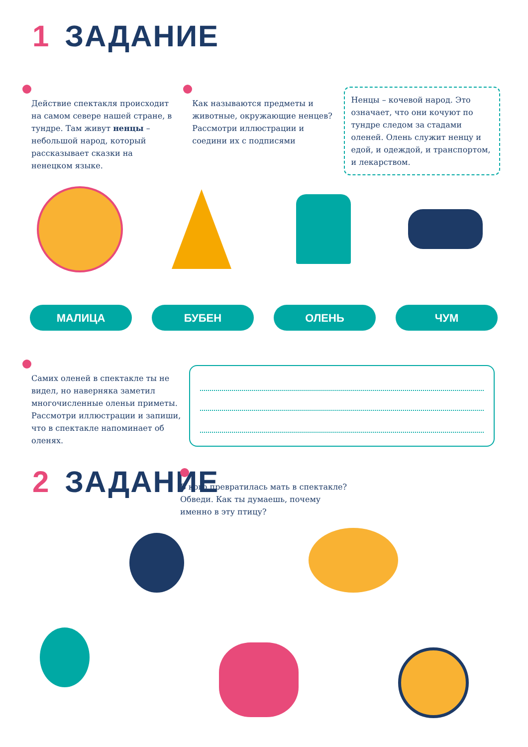1 ЗАДАНИЕ
Действие спектакля происходит на самом севере нашей стране, в тундре. Там живут ненцы – небольшой народ, который рассказывает сказки на ненецком языке.
Как называются предметы и животные, окружающие ненцев? Рассмотри иллюстрации и соедини их с подписями
Ненцы – кочевой народ. Это означает, что они кочуют по тундре следом за стадами оленей. Олень служит ненцу и едой, и одеждой, и транспортом, и лекарством.
МАЛИЦА БУБЕН ОЛЕНЬ ЧУМ
Самих оленей в спектакле ты не видел, но наверняка заметил многочисленные оленьи приметы. Рассмотри иллюстрации и запиши, что в спектакле напоминает об оленях.
2 ЗАДАНИЕ
В кого превратилась мать в спектакле? Обведи. Как ты думаешь, почему именно в эту птицу?